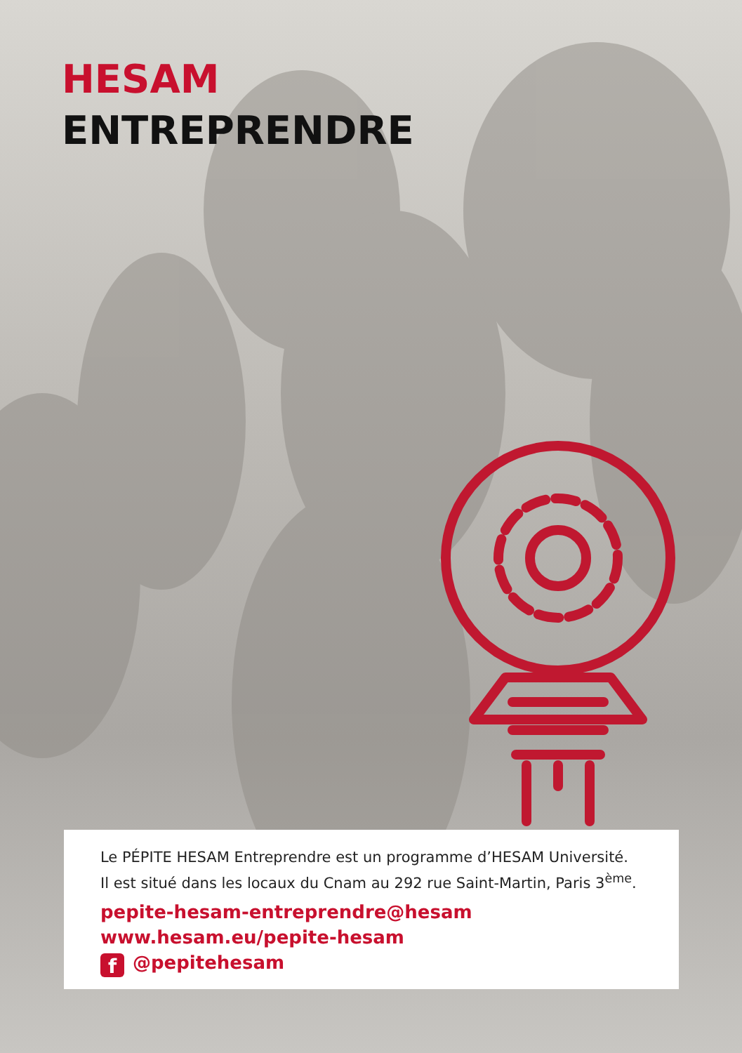HESAM
ENTREPRENDRE
Le PÉPITE HESAM Entreprendre est un programme d’HESAM Université.
Il est situé dans les locaux du Cnam au 292 rue Saint-Martin, Paris 3<sup>ème</sup>.
pepite-hesam-entreprendre@hesam
www.hesam.eu/pepite-hesam
f @pepitehesam